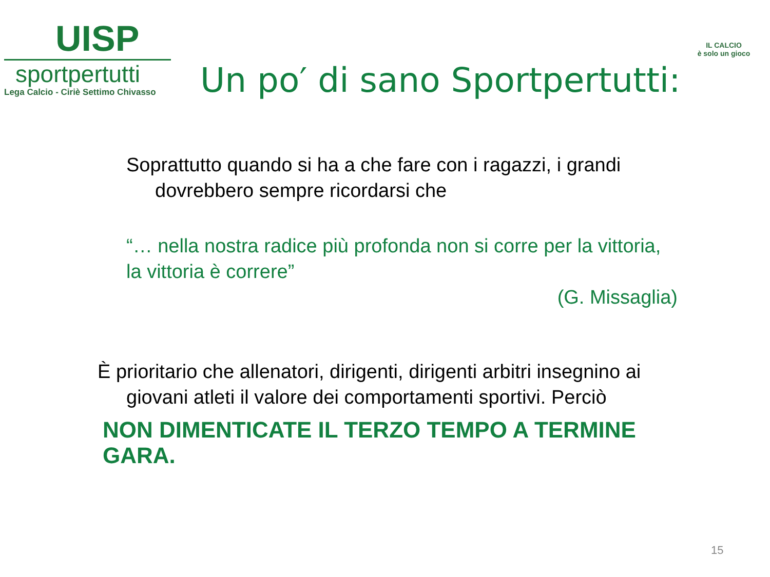UISP
sportpertutti
Lega Calcio - Ciriè Settimo Chivasso
IL CALCIO
è solo un gioco
Un po′ di sano Sportpertutti:
Soprattutto quando si ha a che fare con i ragazzi, i grandi
dovrebbero sempre ricordarsi che
“… nella nostra radice più profonda non si corre per la vittoria,
la vittoria è correre”
(G. Missaglia)
È prioritario che allenatori, dirigenti, dirigenti arbitri insegnino ai
giovani atleti il valore dei comportamenti sportivi. Perciò
NON DIMENTICATE IL TERZO TEMPO A TERMINE GARA.
15